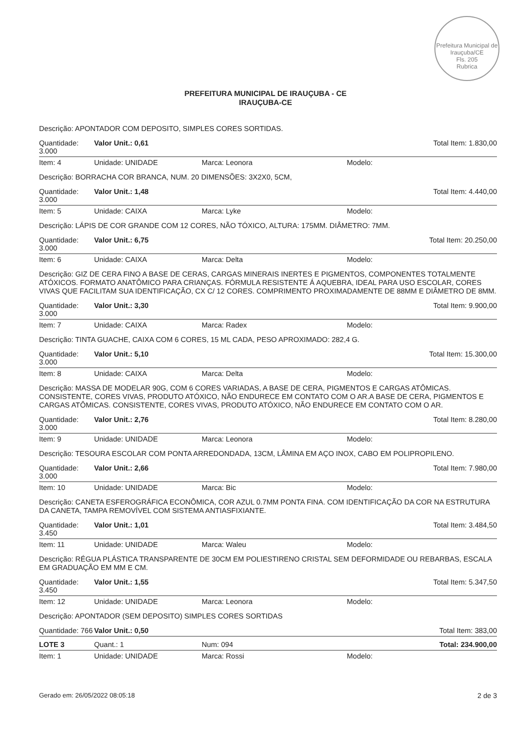Prefeitura Municipal de Irauçuba/CE
Fls. 205
Rubrica
PREFEITURA MUNICIPAL DE IRAUÇUBA - CE
IRAUÇUBA-CE
| Descrição: APONTADOR COM DEPOSITO, SIMPLES CORES SORTIDAS. | | | |
| Quantidade: 3.000 | Valor Unit.: 0,61 | | Total Item: 1.830,00 |
| Item: 4 | Unidade: UNIDADE | Marca: Leonora | Modelo: |
| Descrição: BORRACHA COR BRANCA, NUM. 20 DIMENSÕES: 3X2X0, 5CM, | | | |
| Quantidade: 3.000 | Valor Unit.: 1,48 | | Total Item: 4.440,00 |
| Item: 5 | Unidade: CAIXA | Marca: Lyke | Modelo: |
| Descrição: LÁPIS DE COR GRANDE COM 12 CORES, NÃO TÓXICO, ALTURA: 175MM. DIÂMETRO: 7MM. | | | |
| Quantidade: 3.000 | Valor Unit.: 6,75 | | Total Item: 20.250,00 |
| Item: 6 | Unidade: CAIXA | Marca: Delta | Modelo: |
| Descrição: GIZ DE CERA FINO A BASE DE CERAS, CARGAS MINERAIS INERTES E PIGMENTOS, COMPONENTES TOTALMENTE ATÓXICOS. FORMATO ANATÔMICO PARA CRIANÇAS. FÓRMULA RESISTENTE Á AQUEBRA, IDEAL PARA USO ESCOLAR, CORES VIVAS QUE FACILITAM SUA IDENTIFICAÇÃO, CX C/ 12 CORES. COMPRIMENTO PROXIMADAMENTE DE 88MM E DIÂMETRO DE 8MM. | | | |
| Quantidade: 3.000 | Valor Unit.: 3,30 | | Total Item: 9.900,00 |
| Item: 7 | Unidade: CAIXA | Marca: Radex | Modelo: |
| Descrição: TINTA GUACHE, CAIXA COM 6 CORES, 15 ML CADA, PESO APROXIMADO: 282,4 G. | | | |
| Quantidade: 3.000 | Valor Unit.: 5,10 | | Total Item: 15.300,00 |
| Item: 8 | Unidade: CAIXA | Marca: Delta | Modelo: |
| Descrição: MASSA DE MODELAR 90G, COM 6 CORES VARIADAS, A BASE DE CERA, PIGMENTOS E CARGAS ATÔMICAS. CONSISTENTE, CORES VIVAS, PRODUTO ATÓXICO, NÃO ENDURECE EM CONTATO COM O AR.A BASE DE CERA, PIGMENTOS E CARGAS ATÔMICAS. CONSISTENTE, CORES VIVAS, PRODUTO ATÓXICO, NÃO ENDURECE EM CONTATO COM O AR. | | | |
| Quantidade: 3.000 | Valor Unit.: 2,76 | | Total Item: 8.280,00 |
| Item: 9 | Unidade: UNIDADE | Marca: Leonora | Modelo: |
| Descrição: TESOURA ESCOLAR COM PONTA ARREDONDADA, 13CM, LÂMINA EM AÇO INOX, CABO EM POLIPROPILENO. | | | |
| Quantidade: 3.000 | Valor Unit.: 2,66 | | Total Item: 7.980,00 |
| Item: 10 | Unidade: UNIDADE | Marca: Bic | Modelo: |
| Descrição: CANETA ESFEROGRÁFICA ECONÔMICA, COR AZUL 0.7MM PONTA FINA. COM IDENTIFICAÇÃO DA COR NA ESTRUTURA DA CANETA, TAMPA REMOVÍVEL COM SISTEMA ANTIASFIXIANTE. | | | |
| Quantidade: 3.450 | Valor Unit.: 1,01 | | Total Item: 3.484,50 |
| Item: 11 | Unidade: UNIDADE | Marca: Waleu | Modelo: |
| Descrição: RÉGUA PLÁSTICA TRANSPARENTE DE 30CM EM POLIESTIRENO CRISTAL SEM DEFORMIDADE OU REBARBAS, ESCALA EM GRADUAÇÃO EM MM E CM. | | | |
| Quantidade: 3.450 | Valor Unit.: 1,55 | | Total Item: 5.347,50 |
| Item: 12 | Unidade: UNIDADE | Marca: Leonora | Modelo: |
| Descrição: APONTADOR (SEM DEPOSITO) SIMPLES CORES SORTIDAS | | | |
| Quantidade: 766 | Valor Unit.: 0,50 | | Total Item: 383,00 |
| LOTE 3 | Quant.: 1 | Num: 094 | Total: 234.900,00 |
| Item: 1 | Unidade: UNIDADE | Marca: Rossi | Modelo: |
Gerado em: 26/05/2022 08:05:18 2 de 3